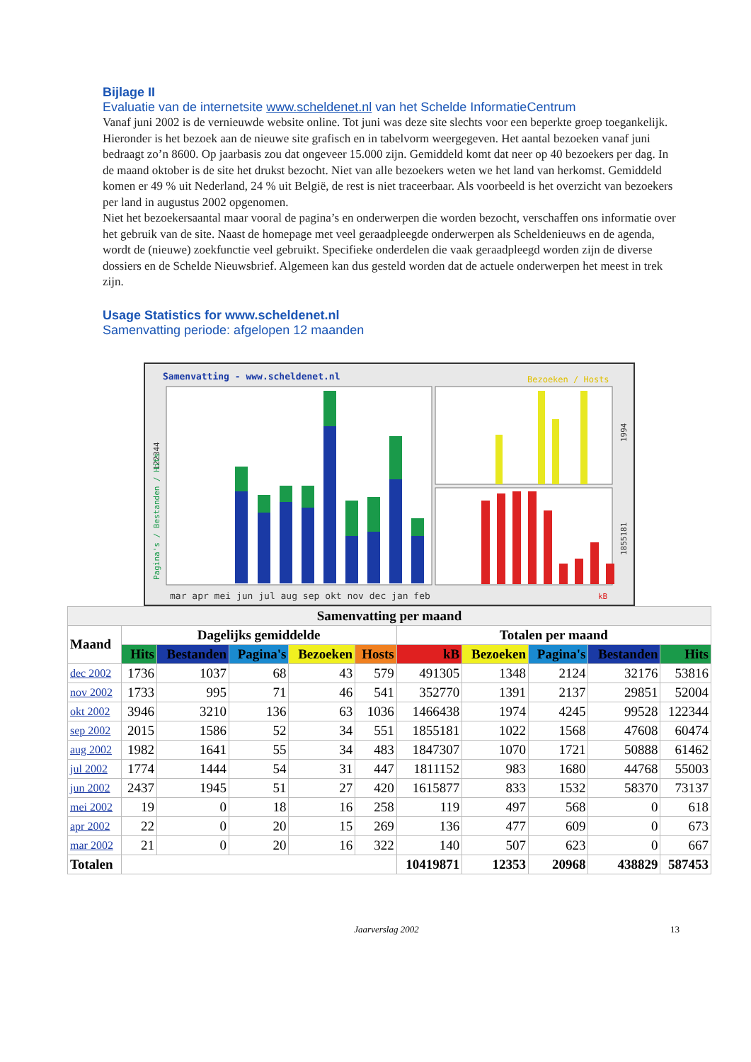Bijlage II
Evaluatie van de internetsite www.scheldenet.nl van het Schelde InformatieCentrum
Vanaf juni 2002 is de vernieuwde website online. Tot juni was deze site slechts voor een beperkte groep toegankelijk. Hieronder is het bezoek aan de nieuwe site grafisch en in tabelvorm weergegeven. Het aantal bezoeken vanaf juni bedraagt zo’n 8600. Op jaarbasis zou dat ongeveer 15.000 zijn. Gemiddeld komt dat neer op 40 bezoekers per dag. In de maand oktober is de site het drukst bezocht. Niet van alle bezoekers weten we het land van herkomst. Gemiddeld komen er 49 % uit Nederland, 24 % uit België, de rest is niet traceerbaar. Als voorbeeld is het overzicht van bezoekers per land in augustus 2002 opgenomen.
Niet het bezoekersaantal maar vooral de pagina’s en onderwerpen die worden bezocht, verschaffen ons informatie over het gebruik van de site. Naast de homepage met veel geraadpleegde onderwerpen als Scheldenieuws en de agenda, wordt de (nieuwe) zoekfunctie veel gebruikt. Specifieke onderdelen die vaak geraadpleegd worden zijn de diverse dossiers en de Schelde Nieuwsbrief. Algemeen kan dus gesteld worden dat de actuele onderwerpen het meest in trek zijn.
Usage Statistics for www.scheldenet.nl
Samenvatting periode: afgelopen 12 maanden
Samenvatting - www.scheldenet.nl
Bezoeken / Hosts
mar apr mei jun jul aug sep okt nov dec jan feb
kB
122344
Pagina's / Bestanden / Hits
1994
1855181
| Samenvatting per maand | | | | | | | | | | |
| --- | --- | --- | --- | --- | --- | --- | --- | --- | --- | --- |
| Maand | Dagelijks gemiddelde | | | | | Totalen per maand | | | | |
| | Hits | Bestanden | Pagina's | Bezoeken | Hosts | kB | Bezoeken | Pagina's | Bestanden | Hits |
| dec 2002 | 1736 | 1037 | 68 | 43 | 579 | 491305 | 1348 | 2124 | 32176 | 53816 |
| nov 2002 | 1733 | 995 | 71 | 46 | 541 | 352770 | 1391 | 2137 | 29851 | 52004 |
| okt 2002 | 3946 | 3210 | 136 | 63 | 1036 | 1466438 | 1974 | 4245 | 99528 | 122344 |
| sep 2002 | 2015 | 1586 | 52 | 34 | 551 | 1855181 | 1022 | 1568 | 47608 | 60474 |
| aug 2002 | 1982 | 1641 | 55 | 34 | 483 | 1847307 | 1070 | 1721 | 50888 | 61462 |
| jul 2002 | 1774 | 1444 | 54 | 31 | 447 | 1811152 | 983 | 1680 | 44768 | 55003 |
| jun 2002 | 2437 | 1945 | 51 | 27 | 420 | 1615877 | 833 | 1532 | 58370 | 73137 |
| mei 2002 | 19 | 0 | 18 | 16 | 258 | 119 | 497 | 568 | 0 | 618 |
| apr 2002 | 22 | 0 | 20 | 15 | 269 | 136 | 477 | 609 | 0 | 673 |
| mar 2002 | 21 | 0 | 20 | 16 | 322 | 140 | 507 | 623 | 0 | 667 |
| Totalen | | | | | | 10419871 | 12353 | 20968 | 438829 | 587453 |
Jaarverslag 2002 13